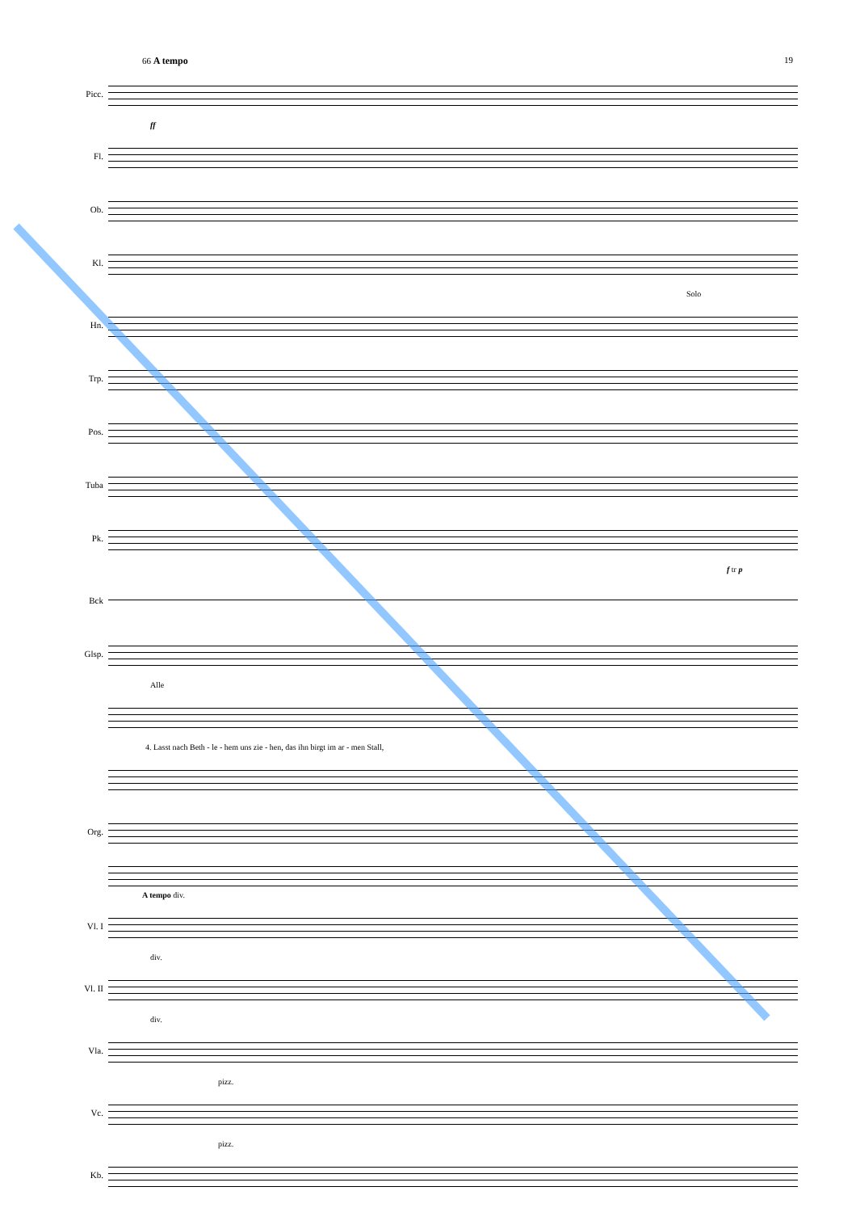66 A tempo 19
Picc.
ff
Fl.
Ob.
Kl.
Solo
Hn.
Trp.
Pos.
Tuba
Pk.
f tr p
Bck
Glsp.
Alle
4. Lasst nach Beth - le - hem uns zie - hen, das ihn birgt im ar - men Stall,
Org.
A tempo div.
Vl. I
div.
Vl. II
div.
Vla.
pizz.
Vc.
pizz.
Kb.